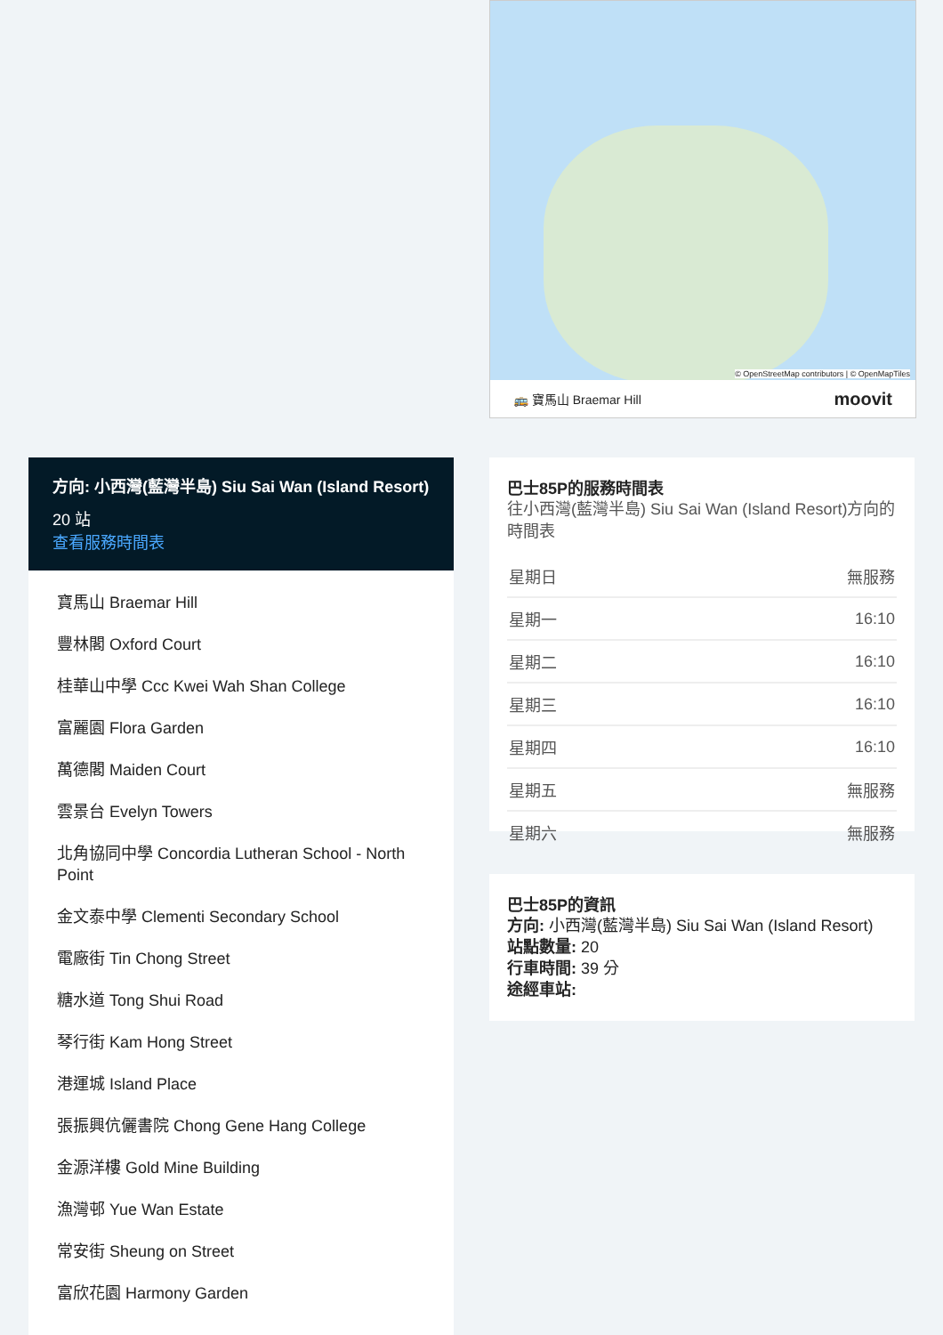© OpenStreetMap contributors | © OpenMapTiles
🚌 寶馬山 Braemar Hill moovit
方向: 小西灣(藍灣半島) Siu Sai Wan (Island Resort)
20 站
查看服務時間表
寶馬山 Braemar Hill
豐林閣 Oxford Court
桂華山中學 Ccc Kwei Wah Shan College
富麗園 Flora Garden
萬德閣 Maiden Court
雲景台 Evelyn Towers
北角協同中學 Concordia Lutheran School - North Point
金文泰中學 Clementi Secondary School
電廠街 Tin Chong Street
糖水道 Tong Shui Road
琴行街 Kam Hong Street
港運城 Island Place
張振興伉儷書院 Chong Gene Hang College
金源洋樓 Gold Mine Building
漁灣邨 Yue Wan Estate
常安街 Sheung on Street
富欣花園 Harmony Garden
巴士85P的服務時間表
往小西灣(藍灣半島) Siu Sai Wan (Island Resort)方向的時間表
| 星期日 | 無服務 |
| 星期一 | 16:10 |
| 星期二 | 16:10 |
| 星期三 | 16:10 |
| 星期四 | 16:10 |
| 星期五 | 無服務 |
| 星期六 | 無服務 |
巴士85P的資訊
方向: 小西灣(藍灣半島) Siu Sai Wan (Island Resort)
站點數量: 20
行車時間: 39 分
途經車站: